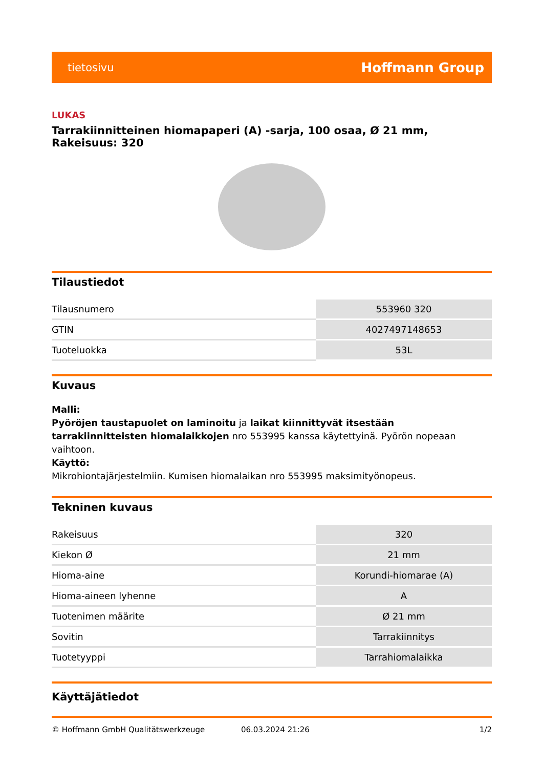tietosivu Hoffmann Group
LUKAS
Tarrakiinnitteinen hiomapaperi (A) -sarja, 100 osaa, Ø 21 mm, Rakeisuus: 320
Tilaustiedot
| Tilausnumero | 553960 320 |
| GTIN | 4027497148653 |
| Tuoteluokka | 53L |
Kuvaus
Malli:
Pyöröjen taustapuolet on laminoitu ja laikat kiinnittyvät itsestään tarrakiinnitteisten hiomalaikkojen nro 553995 kanssa käytettyinä. Pyörön nopeaan vaihtoon.
Käyttö:
Mikrohiontajärjestelmiin. Kumisen hiomalaikan nro 553995 maksimityönopeus.
Tekninen kuvaus
| Rakeisuus | 320 |
| Kiekon Ø | 21 mm |
| Hioma-aine | Korundi-hiomarae (A) |
| Hioma-aineen lyhenne | A |
| Tuotenimen määrite | Ø 21 mm |
| Sovitin | Tarrakiinnitys |
| Tuotetyyppi | Tarrahiomalaikka |
Käyttäjätiedot
© Hoffmann GmbH Qualitätswerkzeuge 06.03.2024 21:26 1/2